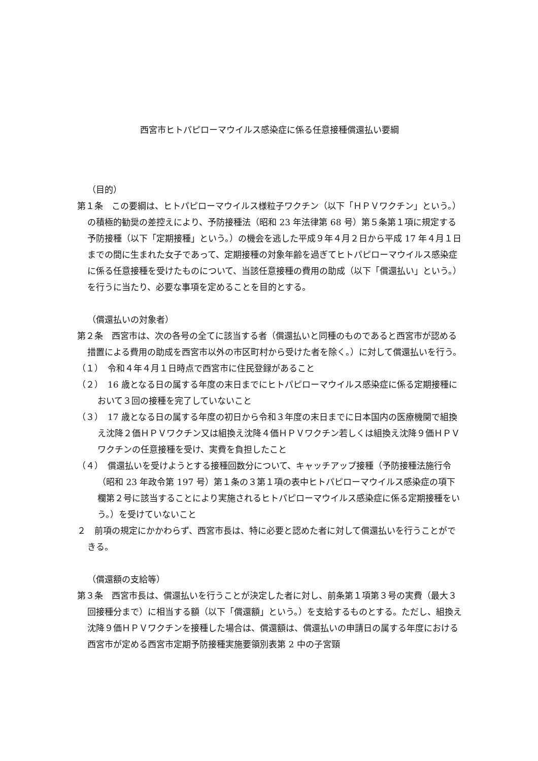西宮市ヒトパピローマウイルス感染症に係る任意接種償還払い要綱
（目的）
第１条　この要綱は、ヒトパピローマウイルス様粒子ワクチン（以下「ＨＰＶワクチン」という。）の積極的勧奨の差控えにより、予防接種法（昭和 23 年法律第 68 号）第５条第１項に規定する予防接種（以下「定期接種」という。）の機会を逃した平成９年４月２日から平成 17 年４月１日までの間に生まれた女子であって、定期接種の対象年齢を過ぎてヒトパピローマウイルス感染症に係る任意接種を受けたものについて、当該任意接種の費用の助成（以下「償還払い」という。）を行うに当たり、必要な事項を定めることを目的とする。
（償還払いの対象者）
第２条　西宮市は、次の各号の全てに該当する者（償還払いと同種のものであると西宮市が認める措置による費用の助成を西宮市以外の市区町村から受けた者を除く。）に対して償還払いを行う。
（１）　令和４年４月１日時点で西宮市に住民登録があること
（２）　16 歳となる日の属する年度の末日までにヒトパピローマウイルス感染症に係る定期接種において３回の接種を完了していないこと
（３）　17 歳となる日の属する年度の初日から令和３年度の末日までに日本国内の医療機関で組換え沈降２価ＨＰＶワクチン又は組換え沈降４価ＨＰＶワクチン若しくは組換え沈降９価ＨＰＶワクチンの任意接種を受け、実費を負担したこと
（４）　償還払いを受けようとする接種回数分について、キャッチアップ接種（予防接種法施行令（昭和 23 年政令第 197 号）第１条の３第１項の表中ヒトパピローマウイルス感染症の項下欄第２号に該当することにより実施されるヒトパピローマウイルス感染症に係る定期接種をいう。）を受けていないこと
２　前項の規定にかかわらず、西宮市長は、特に必要と認めた者に対して償還払いを行うことができる。
（償還額の支給等）
第３条　西宮市長は、償還払いを行うことが決定した者に対し、前条第１項第３号の実費（最大３回接種分まで）に相当する額（以下「償還額」という。）を支給するものとする。ただし、組換え沈降９価ＨＰＶワクチンを接種した場合は、償還額は、償還払いの申請日の属する年度における西宮市が定める西宮市定期予防接種実施要領別表第 2 中の子宮頸